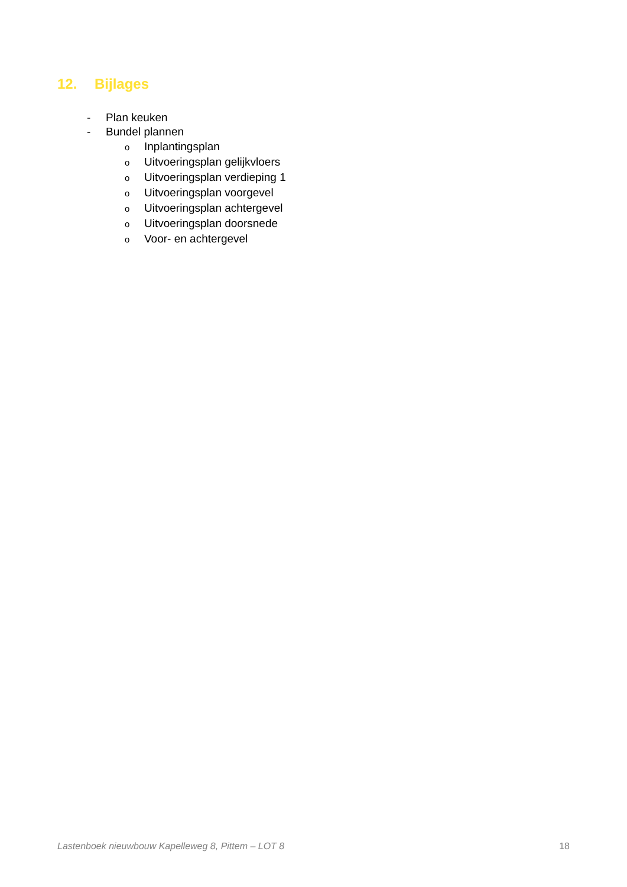12. Bijlages
- Plan keuken
- Bundel plannen
o Inplantingsplan
o Uitvoeringsplan gelijkvloers
o Uitvoeringsplan verdieping 1
o Uitvoeringsplan voorgevel
o Uitvoeringsplan achtergevel
o Uitvoeringsplan doorsnede
o Voor- en achtergevel
Lastenboek nieuwbouw Kapelleweg 8, Pittem – LOT 8 18